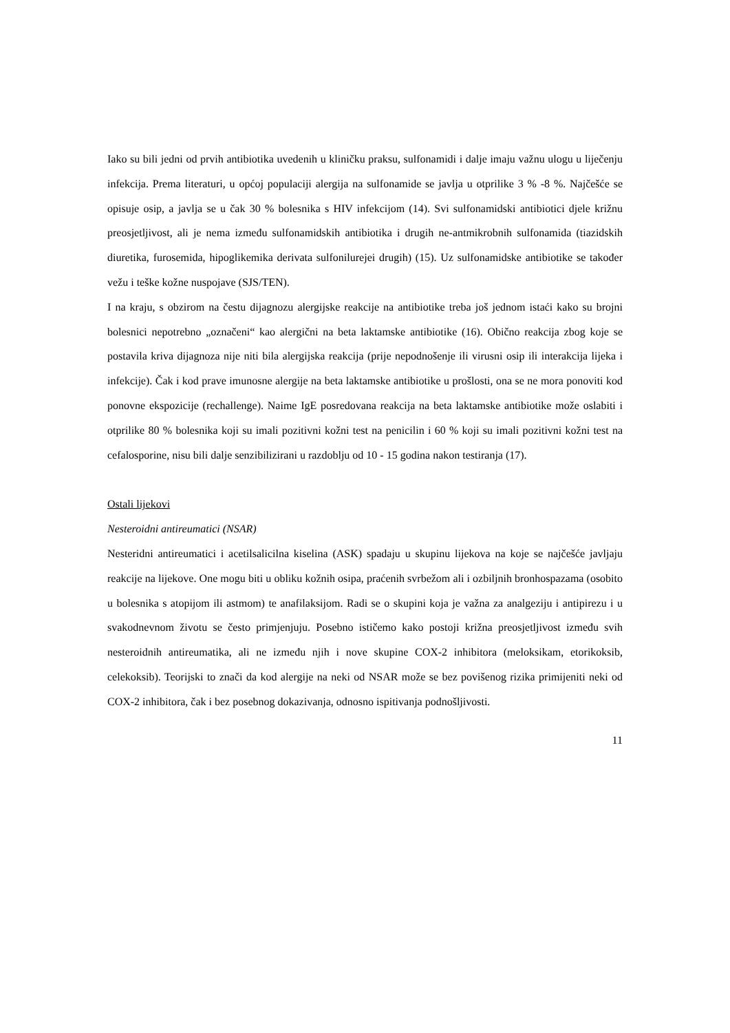Iako su bili jedni od prvih antibiotika uvedenih u kliničku praksu, sulfonamidi i dalje imaju važnu ulogu u liječenju infekcija. Prema literaturi, u općoj populaciji alergija na sulfonamide se javlja u otprilike 3 % -8 %. Najčešće se opisuje osip, a javlja se u čak 30 % bolesnika s HIV infekcijom (14). Svi sulfonamidski antibiotici djele križnu preosjetljivost, ali je nema između sulfonamidskih antibiotika i drugih ne-antmikrobnih sulfonamida (tiazidskih diuretika, furosemida, hipoglikemika derivata sulfonilurejei drugih) (15). Uz sulfonamidske antibiotike se također vežu i teške kožne nuspojave (SJS/TEN).
I na kraju, s obzirom na čestu dijagnozu alergijske reakcije na antibiotike treba još jednom istaći kako su brojni bolesnici nepotrebno „označeni“ kao alergični na beta laktamske antibiotike (16). Obično reakcija zbog koje se postavila kriva dijagnoza nije niti bila alergijska reakcija (prije nepodnošenje ili virusni osip ili interakcija lijeka i infekcije). Čak i kod prave imunosne alergije na beta laktamske antibiotike u prošlosti, ona se ne mora ponoviti kod ponovne ekspozicije (rechallenge). Naime IgE posredovana reakcija na beta laktamske antibiotike može oslabiti i otprilike 80 % bolesnika koji su imali pozitivni kožni test na penicilin i 60 % koji su imali pozitivni kožni test na cefalosporine, nisu bili dalje senzibilizirani u razdoblju od 10 - 15 godina nakon testiranja (17).
Ostali lijekovi
Nesteroidni antireumatici (NSAR)
Nesteridni antireumatici i acetilsalicilna kiselina (ASK) spadaju u skupinu lijekova na koje se najčešće javljaju reakcije na lijekove. One mogu biti u obliku kožnih osipa, praćenih svrbežom ali i ozbiljnih bronhospazama (osobito u bolesnika s atopijom ili astmom) te anafilaksijom. Radi se o skupini koja je važna za analgeziju i antipirezu i u svakodnevnom životu se često primjenjuju. Posebno ističemo kako postoji križna preosjetljivost između svih nesteroidnih antireumatika, ali ne između njih i nove skupine COX-2 inhibitora (meloksikam, etorikoksib, celekoksib). Teorijski to znači da kod alergije na neki od NSAR može se bez povišenog rizika primijeniti neki od COX-2 inhibitora, čak i bez posebnog dokazivanja, odnosno ispitivanja podnošljivosti.
11